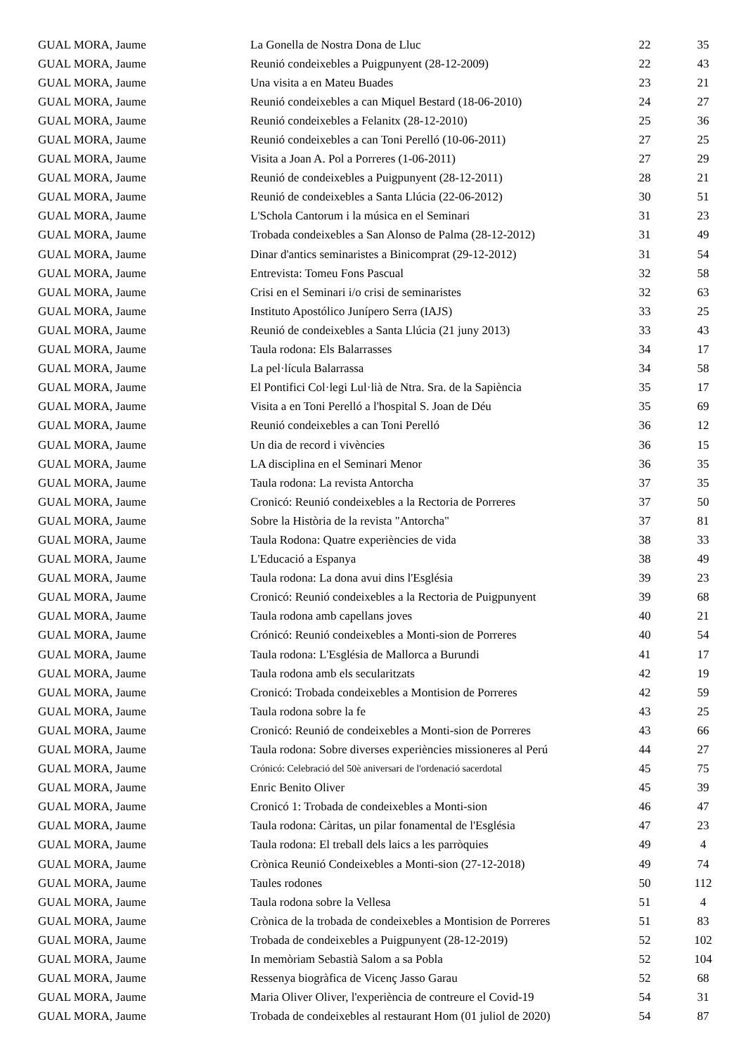| GUAL MORA, Jaume | La Gonella de Nostra Dona de Lluc | 22 | | 35 |
| GUAL MORA, Jaume | Reunió condeixebles a Puigpunyent (28-12-2009) | 22 | | 43 |
| GUAL MORA, Jaume | Una visita a en Mateu Buades | 23 | | 21 |
| GUAL MORA, Jaume | Reunió condeixebles a can Miquel Bestard (18-06-2010) | 24 | | 27 |
| GUAL MORA, Jaume | Reunió condeixebles a Felanitx (28-12-2010) | 25 | | 36 |
| GUAL MORA, Jaume | Reunió condeixebles a can Toni Perelló (10-06-2011) | 27 | | 25 |
| GUAL MORA, Jaume | Visita a Joan A. Pol a Porreres (1-06-2011) | 27 | | 29 |
| GUAL MORA, Jaume | Reunió de condeixebles a Puigpunyent (28-12-2011) | 28 | | 21 |
| GUAL MORA, Jaume | Reunió de condeixebles a Santa Llúcia (22-06-2012) | 30 | | 51 |
| GUAL MORA, Jaume | L'Schola Cantorum i la música en el Seminari | 31 | | 23 |
| GUAL MORA, Jaume | Trobada condeixebles a San Alonso de Palma (28-12-2012) | 31 | | 49 |
| GUAL MORA, Jaume | Dinar d'antics seminaristes a Binicomprat (29-12-2012) | 31 | | 54 |
| GUAL MORA, Jaume | Entrevista: Tomeu Fons Pascual | 32 | | 58 |
| GUAL MORA, Jaume | Crisi en el Seminari i/o crisi de seminaristes | 32 | | 63 |
| GUAL MORA, Jaume | Instituto Apostólico Junípero Serra (IAJS) | 33 | | 25 |
| GUAL MORA, Jaume | Reunió de condeixebles a Santa Llúcia (21 juny 2013) | 33 | | 43 |
| GUAL MORA, Jaume | Taula rodona: Els Balarrasses | 34 | | 17 |
| GUAL MORA, Jaume | La pel·lícula Balarrassa | 34 | | 58 |
| GUAL MORA, Jaume | El Pontifici Col·legi Lul·lià de Ntra. Sra. de la Sapiència | 35 | | 17 |
| GUAL MORA, Jaume | Visita a en Toni Perelló a l'hospital S. Joan de Déu | 35 | | 69 |
| GUAL MORA, Jaume | Reunió condeixebles a can Toni Perelló | 36 | | 12 |
| GUAL MORA, Jaume | Un dia de record i vivències | 36 | | 15 |
| GUAL MORA, Jaume | LA disciplina en el Seminari Menor | 36 | | 35 |
| GUAL MORA, Jaume | Taula rodona: La revista Antorcha | 37 | | 35 |
| GUAL MORA, Jaume | Cronicó: Reunió condeixebles a la Rectoria de Porreres | 37 | | 50 |
| GUAL MORA, Jaume | Sobre la Història de la revista "Antorcha" | 37 | | 81 |
| GUAL MORA, Jaume | Taula Rodona: Quatre experiències de vida | 38 | | 33 |
| GUAL MORA, Jaume | L'Educació a Espanya | 38 | | 49 |
| GUAL MORA, Jaume | Taula rodona: La dona avui dins l'Església | 39 | | 23 |
| GUAL MORA, Jaume | Cronicó: Reunió condeixebles a la Rectoria de Puigpunyent | 39 | | 68 |
| GUAL MORA, Jaume | Taula rodona amb capellans joves | 40 | | 21 |
| GUAL MORA, Jaume | Crónicó: Reunió condeixebles a Monti-sion de Porreres | 40 | | 54 |
| GUAL MORA, Jaume | Taula rodona: L'Església de Mallorca a Burundi | 41 | | 17 |
| GUAL MORA, Jaume | Taula rodona amb els secularitzats | 42 | | 19 |
| GUAL MORA, Jaume | Cronicó: Trobada condeixebles a Montision de Porreres | 42 | | 59 |
| GUAL MORA, Jaume | Taula rodona sobre la fe | 43 | | 25 |
| GUAL MORA, Jaume | Cronicó: Reunió de condeixebles a Monti-sion de Porreres | 43 | | 66 |
| GUAL MORA, Jaume | Taula rodona: Sobre diverses experiències missioneres al Perú | 44 | | 27 |
| GUAL MORA, Jaume | Crónicó: Celebració del 50è aniversari de l'ordenació sacerdotal | 45 | | 75 |
| GUAL MORA, Jaume | Enric Benito Oliver | 45 | | 39 |
| GUAL MORA, Jaume | Cronicó 1: Trobada de condeixebles a Monti-sion | 46 | | 47 |
| GUAL MORA, Jaume | Taula rodona: Càritas, un pilar fonamental de l'Església | 47 | | 23 |
| GUAL MORA, Jaume | Taula rodona: El treball dels laics a les parròquies | 49 | | 4 |
| GUAL MORA, Jaume | Crònica Reunió Condeixebles a Monti-sion (27-12-2018) | 49 | | 74 |
| GUAL MORA, Jaume | Taules rodones | 50 | | 112 |
| GUAL MORA, Jaume | Taula rodona sobre la Vellesa | 51 | | 4 |
| GUAL MORA, Jaume | Crònica de la trobada de condeixebles a Montision de Porreres | 51 | | 83 |
| GUAL MORA, Jaume | Trobada de condeixebles a Puigpunyent (28-12-2019) | 52 | | 102 |
| GUAL MORA, Jaume | In memòriam Sebastià Salom a sa Pobla | 52 | | 104 |
| GUAL MORA, Jaume | Ressenya biogràfica de Vicenç Jasso Garau | 52 | | 68 |
| GUAL MORA, Jaume | Maria Oliver Oliver, l'experiència de contreure el Covid-19 | 54 | | 31 |
| GUAL MORA, Jaume | Trobada de condeixebles al restaurant Hom (01 juliol de 2020) | 54 | | 87 |